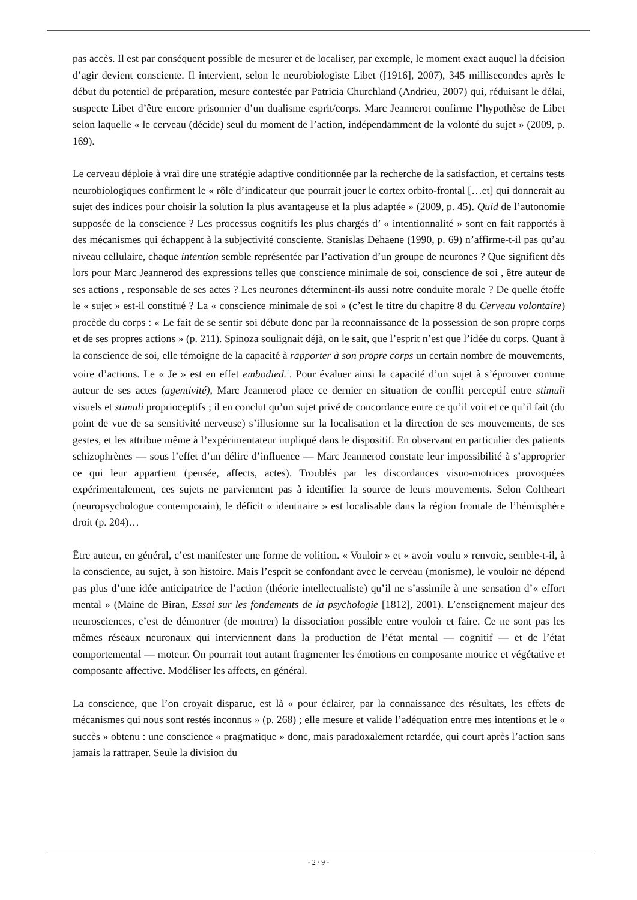pas accès. Il est par conséquent possible de mesurer et de localiser, par exemple, le moment exact auquel la décision d’agir devient consciente. Il intervient, selon le neurobiologiste Libet ([1916], 2007), 345 millisecondes après le début du potentiel de préparation, mesure contestée par Patricia Churchland (Andrieu, 2007) qui, réduisant le délai, suspecte Libet d’être encore prisonnier d’un dualisme esprit/corps. Marc Jeannerot confirme l’hypothèse de Libet selon laquelle « le cerveau (décide) seul du moment de l’action, indépendamment de la volonté du sujet » (2009, p. 169).
Le cerveau déploie à vrai dire une stratégie adaptive conditionnée par la recherche de la satisfaction, et certains tests neurobiologiques confirment le « rôle d’indicateur que pourrait jouer le cortex orbito-frontal […et] qui donnerait au sujet des indices pour choisir la solution la plus avantageuse et la plus adaptée » (2009, p. 45). Quid de l’autonomie supposée de la conscience ? Les processus cognitifs les plus chargés d’ « intentionnalité » sont en fait rapportés à des mécanismes qui échappent à la subjectivité consciente. Stanislas Dehaene (1990, p. 69) n’affirme-t-il pas qu’au niveau cellulaire, chaque intention semble représentée par l’activation d’un groupe de neurones ? Que signifient dès lors pour Marc Jeannerod des expressions telles que conscience minimale de soi, conscience de soi , être auteur de ses actions , responsable de ses actes ? Les neurones déterminent-ils aussi notre conduite morale ? De quelle étoffe le « sujet » est-il constitué ? La « conscience minimale de soi » (c’est le titre du chapitre 8 du Cerveau volontaire) procède du corps : « Le fait de se sentir soi débute donc par la reconnaissance de la possession de son propre corps et de ses propres actions » (p. 211). Spinoza soulignait déjà, on le sait, que l’esprit n’est que l’idée du corps. Quant à la conscience de soi, elle témoigne de la capacité à rapporter à son propre corps un certain nombre de mouvements, voire d’actions. Le « Je » est en effet embodied.<sup>1</sup>. Pour évaluer ainsi la capacité d’un sujet à s’éprouver comme auteur de ses actes (agentivité), Marc Jeannerod place ce dernier en situation de conflit perceptif entre stimuli visuels et stimuli proprioceptifs ; il en conclut qu’un sujet privé de concordance entre ce qu’il voit et ce qu’il fait (du point de vue de sa sensitivité nerveuse) s’illusionne sur la localisation et la direction de ses mouvements, de ses gestes, et les attribue même à l’expérimentateur impliqué dans le dispositif. En observant en particulier des patients schizophrènes — sous l’effet d’un délire d’influence — Marc Jeannerod constate leur impossibilité à s’approprier ce qui leur appartient (pensée, affects, actes). Troublés par les discordances visuo-motrices provoquées expérimentalement, ces sujets ne parviennent pas à identifier la source de leurs mouvements. Selon Coltheart (neuropsychologue contemporain), le déficit « identitaire » est localisable dans la région frontale de l’hémisphère droit (p. 204)…
Être auteur, en général, c’est manifester une forme de volition. « Vouloir » et « avoir voulu » renvoie, semble-t-il, à la conscience, au sujet, à son histoire. Mais l’esprit se confondant avec le cerveau (monisme), le vouloir ne dépend pas plus d’une idée anticipatrice de l’action (théorie intellectualiste) qu’il ne s’assimile à une sensation d’« effort mental » (Maine de Biran, Essai sur les fondements de la psychologie [1812], 2001). L’enseignement majeur des neurosciences, c’est de démontrer (de montrer) la dissociation possible entre vouloir et faire. Ce ne sont pas les mêmes réseaux neuronaux qui interviennent dans la production de l’état mental — cognitif — et de l’état comportemental — moteur. On pourrait tout autant fragmenter les émotions en composante motrice et végétative et composante affective. Modéliser les affects, en général.
La conscience, que l’on croyait disparue, est là « pour éclairer, par la connaissance des résultats, les effets de mécanismes qui nous sont restés inconnus » (p. 268) ; elle mesure et valide l’adéquation entre mes intentions et le « succès » obtenu : une conscience « pragmatique » donc, mais paradoxalement retardée, qui court après l’action sans jamais la rattraper. Seule la division du
- 2 / 9 -